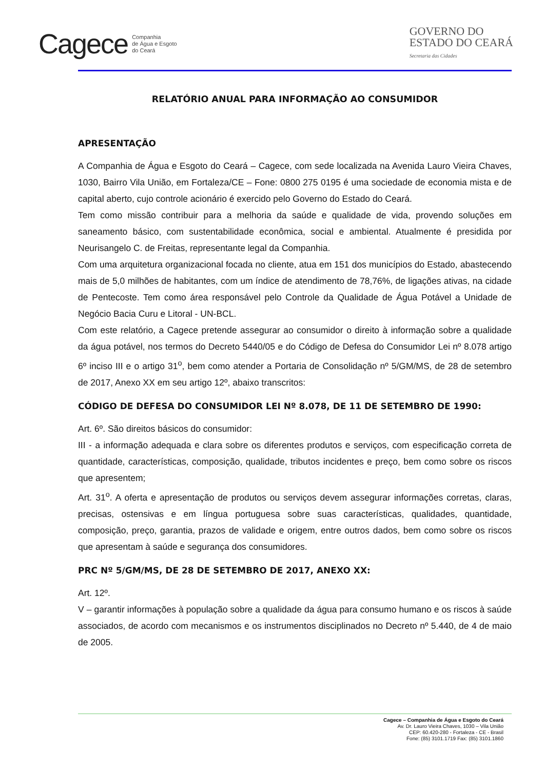Cagece Companhia
de Água e Esgoto
do Ceará
GOVERNO DO
ESTADO DO CEARÁ
Secretaria das Cidades
RELATÓRIO ANUAL PARA INFORMAÇÃO AO CONSUMIDOR
APRESENTAÇÃO
A Companhia de Água e Esgoto do Ceará – Cagece, com sede localizada na Avenida Lauro Vieira Chaves, 1030, Bairro Vila União, em Fortaleza/CE – Fone: 0800 275 0195 é uma sociedade de economia mista e de capital aberto, cujo controle acionário é exercido pelo Governo do Estado do Ceará.
Tem como missão contribuir para a melhoria da saúde e qualidade de vida, provendo soluções em saneamento básico, com sustentabilidade econômica, social e ambiental. Atualmente é presidida por Neurisangelo C. de Freitas, representante legal da Companhia.
Com uma arquitetura organizacional focada no cliente, atua em 151 dos municípios do Estado, abastecendo mais de 5,0 milhões de habitantes, com um índice de atendimento de 78,76%, de ligações ativas, na cidade de Pentecoste. Tem como área responsável pelo Controle da Qualidade de Água Potável a Unidade de Negócio Bacia Curu e Litoral - UN-BCL.
Com este relatório, a Cagece pretende assegurar ao consumidor o direito à informação sobre a qualidade da água potável, nos termos do Decreto 5440/05 e do Código de Defesa do Consumidor Lei nº 8.078 artigo 6º inciso III e o artigo 31<sup>o</sup>, bem como atender a Portaria de Consolidação nº 5/GM/MS, de 28 de setembro de 2017, Anexo XX em seu artigo 12º, abaixo transcritos:
CÓDIGO DE DEFESA DO CONSUMIDOR LEI Nº 8.078, DE 11 DE SETEMBRO DE 1990:
Art. 6º. São direitos básicos do consumidor:
III - a informação adequada e clara sobre os diferentes produtos e serviços, com especificação correta de quantidade, características, composição, qualidade, tributos incidentes e preço, bem como sobre os riscos que apresentem;
Art. 31<sup>o</sup>. A oferta e apresentação de produtos ou serviços devem assegurar informações corretas, claras, precisas, ostensivas e em língua portuguesa sobre suas características, qualidades, quantidade, composição, preço, garantia, prazos de validade e origem, entre outros dados, bem como sobre os riscos que apresentam à saúde e segurança dos consumidores.
PRC Nº 5/GM/MS, DE 28 DE SETEMBRO DE 2017, ANEXO XX:
Art. 12º.
V – garantir informações à população sobre a qualidade da água para consumo humano e os riscos à saúde associados, de acordo com mecanismos e os instrumentos disciplinados no Decreto nº 5.440, de 4 de maio de 2005.
Cagece – Companhia de Água e Esgoto do Ceará
Av. Dr. Lauro Vieira Chaves, 1030 – Vila União
CEP: 60.420-280 - Fortaleza - CE - Brasil
Fone: (85) 3101.1719 Fax: (85) 3101.1860